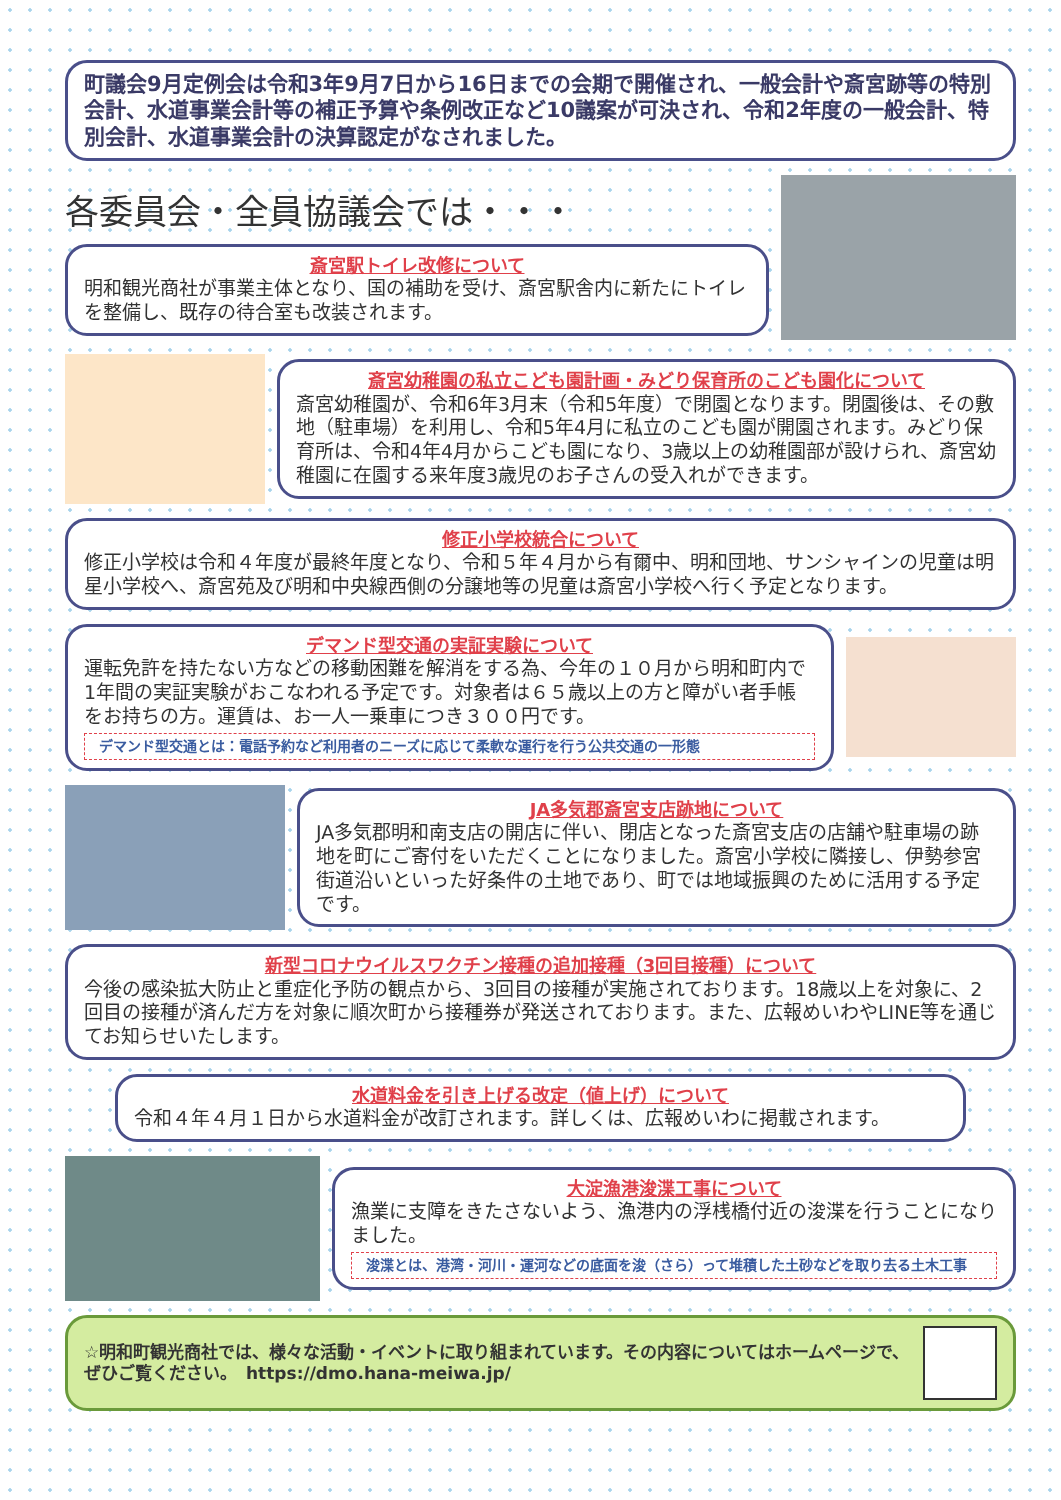町議会9月定例会は令和3年9月7日から16日までの会期で開催され、一般会計や斎宮跡等の特別会計、水道事業会計等の補正予算や条例改正など10議案が可決され、令和2年度の一般会計、特別会計、水道事業会計の決算認定がなされました。
各委員会・全員協議会では・・・
斎宮駅トイレ改修について
明和観光商社が事業主体となり、国の補助を受け、斎宮駅舎内に新たにトイレを整備し、既存の待合室も改装されます。
斎宮幼稚園の私立こども園計画・みどり保育所のこども園化について
斎宮幼稚園が、令和6年3月末（令和5年度）で閉園となります。閉園後は、その敷地（駐車場）を利用し、令和5年4月に私立のこども園が開園されます。みどり保育所は、令和4年4月からこども園になり、3歳以上の幼稚園部が設けられ、斎宮幼稚園に在園する来年度3歳児のお子さんの受入れができます。
修正小学校統合について
修正小学校は令和４年度が最終年度となり、令和５年４月から有爾中、明和団地、サンシャインの児童は明星小学校へ、斎宮苑及び明和中央線西側の分譲地等の児童は斎宮小学校へ行く予定となります。
デマンド型交通の実証実験について
運転免許を持たない方などの移動困難を解消をする為、今年の１０月から明和町内で1年間の実証実験がおこなわれる予定です。対象者は６５歳以上の方と障がい者手帳をお持ちの方。運賃は、お一人一乗車につき３００円です。
デマンド型交通とは：電話予約など利用者のニーズに応じて柔軟な運行を行う公共交通の一形態
JA多気郡斎宮支店跡地について
JA多気郡明和南支店の開店に伴い、閉店となった斎宮支店の店舗や駐車場の跡地を町にご寄付をいただくことになりました。斎宮小学校に隣接し、伊勢参宮街道沿いといった好条件の土地であり、町では地域振興のために活用する予定です。
新型コロナウイルスワクチン接種の追加接種（3回目接種）について
今後の感染拡大防止と重症化予防の観点から、3回目の接種が実施されております。18歳以上を対象に、2回目の接種が済んだ方を対象に順次町から接種券が発送されております。また、広報めいわやLINE等を通じてお知らせいたします。
水道料金を引き上げる改定（値上げ）について
令和４年４月１日から水道料金が改訂されます。詳しくは、広報めいわに掲載されます。
大淀漁港浚渫工事について
漁業に支障をきたさないよう、漁港内の浮桟橋付近の浚渫を行うことになりました。
浚渫とは、港湾・河川・運河などの底面を浚（さら）って堆積した土砂などを取り去る土木工事
☆明和町観光商社では、様々な活動・イベントに取り組まれています。その内容についてはホームページで、ぜひご覧ください。　https://dmo.hana-meiwa.jp/